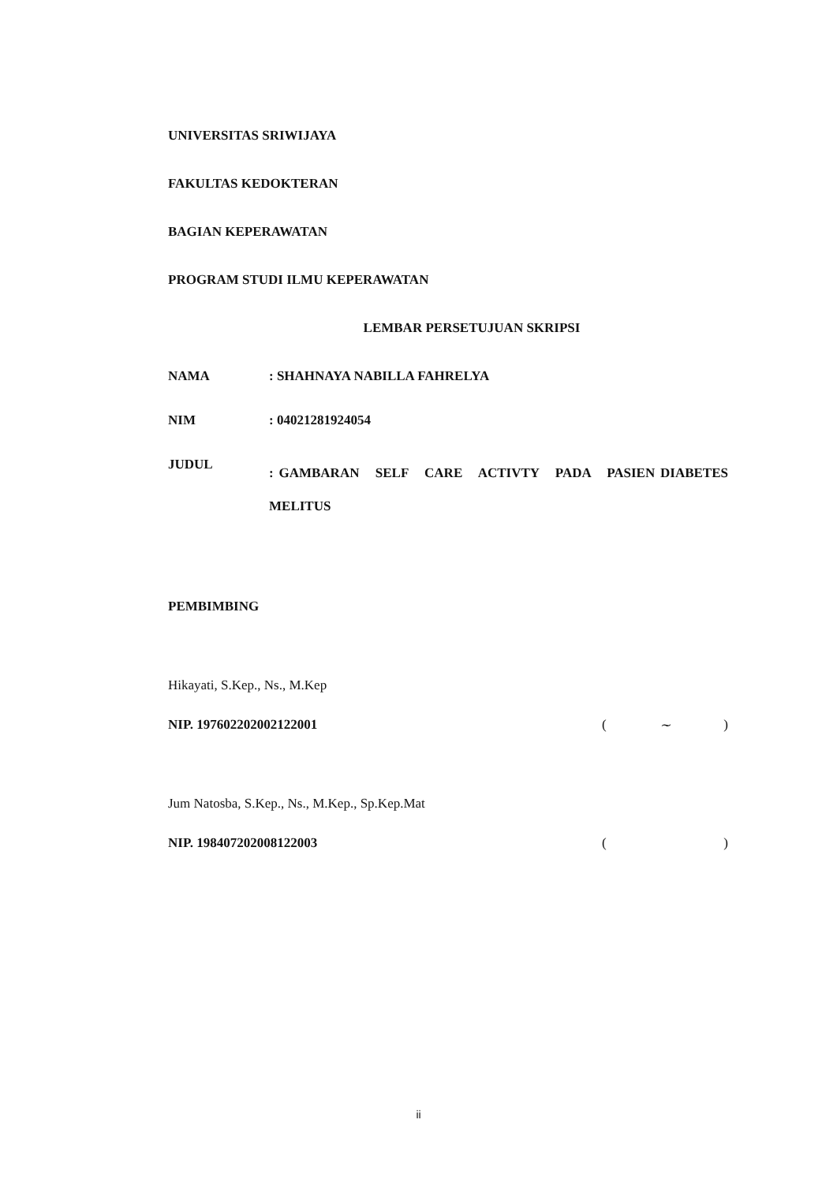UNIVERSITAS SRIWIJAYA
FAKULTAS KEDOKTERAN
BAGIAN KEPERAWATAN
PROGRAM STUDI ILMU KEPERAWATAN
LEMBAR PERSETUJUAN SKRIPSI
| NAMA | : SHAHNAYA NABILLA FAHRELYA |
| NIM | : 04021281924054 |
| JUDUL | : GAMBARAN SELF CARE ACTIVTY PADA PASIEN DIABETES MELITUS |
PEMBIMBING
Hikayati, S.Kep., Ns., M.Kep
NIP. 197602202002122001
(~)
Jum Natosba, S.Kep., Ns., M.Kep., Sp.Kep.Mat
NIP. 198407202008122003
()
ii